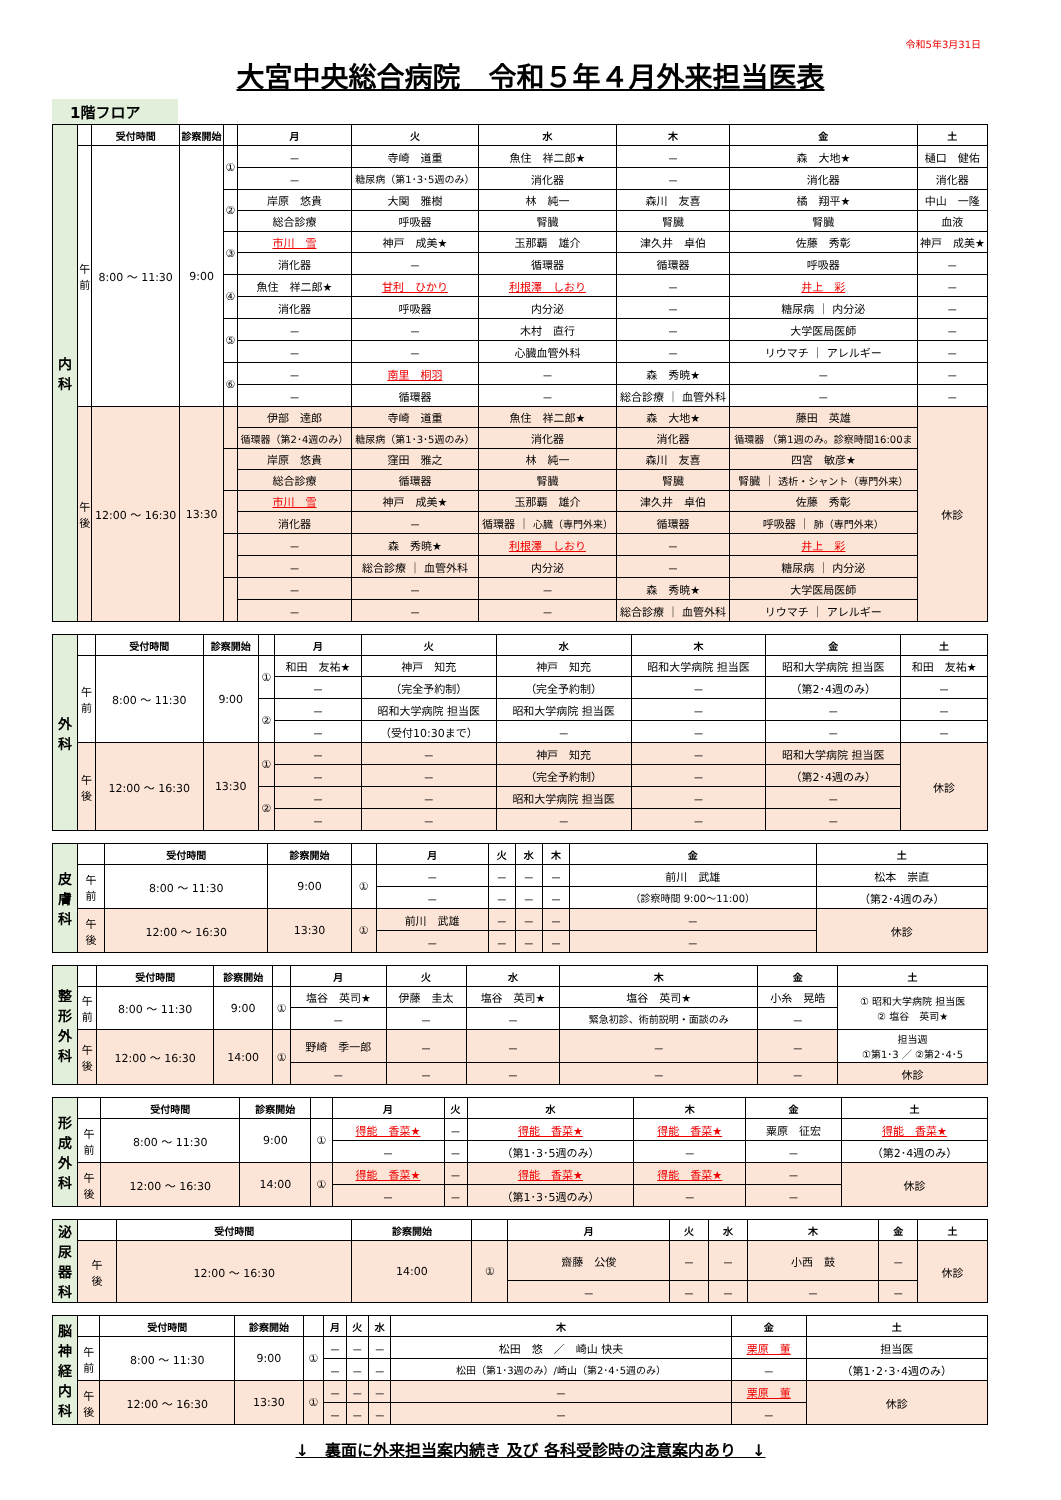令和5年3月31日
大宮中央総合病院　令和５年４月外来担当医表
1階フロア
| 内 科 | | | 受付時間 | 診察開始 | | 月 | 火 | 水 | 木 | 金 | 土 |
| | 午 前 | 8:00 ～ 11:30 | | 9:00 | ① | － | 寺崎 道重 | 魚住 祥二郎★ | － | 森 大地★ | 樋口 健佑 |
| | | | | | | － | 糖尿病（第1･3･5週のみ） | 消化器 | － | 消化器 | 消化器 |
| | | | | | ② | 岸原 悠貴 | 大関 雅樹 | 林 純一 | 森川 友喜 | 橘 翔平★ | 中山 一隆 |
| | | | | | | 総合診療 | 呼吸器 | 腎臓 | 腎臓 | 腎臓 | 血液 |
| | | | | | ③ | 市川 雪 | 神戸 成美★ | 玉那覇 雄介 | 津久井 卓伯 | 佐藤 秀彰 | 神戸 成美★ |
| | | | | | | 消化器 | － | 循環器 | 循環器 | 呼吸器 | － |
| | | | | | ④ | 魚住 祥二郎★ | 甘利 ひかり | 利根澤 しおり | － | 井上 彩 | － |
| | | | | | | 消化器 | 呼吸器 | 内分泌 | － | 糖尿病 ｜ 内分泌 | － |
| | | | | | ⑤ | － | － | 木村 直行 | － | 大学医局医師 | － |
| | | | | | | － | － | 心臓血管外科 | － | リウマチ ｜ アレルギー | － |
| | | | | | ⑥ | － | 南里 桐羽 | － | 森 秀暁★ | － | － |
| | | | | | | － | 循環器 | － | 総合診療 ｜ 血管外科 | － | － |
| | 午 後 | 12:00 ～ 16:30 | | 13:30 | | 伊部 達郎 | 寺崎 道重 | 魚住 祥二郎★ | 森 大地★ | 藤田 英雄 | 休診 |
| | | | | | | 循環器（第2･4週のみ） | 糖尿病（第1･3･5週のみ） | 消化器 | 消化器 | 循環器 （第1週のみ。診察時間16:00ま | |
| | | | | | | 岸原 悠貴 | 窪田 雅之 | 林 純一 | 森川 友喜 | 四宮 敏彦★ | |
| | | | | | | 総合診療 | 循環器 | 腎臓 | 腎臓 | 腎臓 ｜ 透析・シャント（専門外来） | |
| | | | | | | 市川 雪 | 神戸 成美★ | 玉那覇 雄介 | 津久井 卓伯 | 佐藤 秀彰 | |
| | | | | | | 消化器 | － | 循環器 ｜ 心臓（専門外来） | 循環器 | 呼吸器 ｜ 肺（専門外来） | |
| | | | | | | － | 森 秀暁★ | 利根澤 しおり | － | 井上 彩 | |
| | | | | | | － | 総合診療 ｜ 血管外科 | 内分泌 | － | 糖尿病 ｜ 内分泌 | |
| | | | | | | － | － | － | 森 秀暁★ | 大学医局医師 | |
| | | | | | | － | － | － | 総合診療 ｜ 血管外科 | リウマチ ｜ アレルギー | |
| 外 科 | | | 受付時間 | 診察開始 | | 月 | 火 | 水 | 木 | 金 | 土 |
| | 午 前 | 8:00 ～ 11:30 | | 9:00 | ① | 和田 友祐★ | 神戸 知充 | 神戸 知充 | 昭和大学病院 担当医 | 昭和大学病院 担当医 | 和田 友祐★ |
| | | | | | | － | （完全予約制） | （完全予約制） | － | （第2･4週のみ） | － |
| | | | | | ② | － | 昭和大学病院 担当医 | 昭和大学病院 担当医 | － | － | － |
| | | | | | | － | （受付10:30まで） | － | － | － | － |
| | 午 後 | 12:00 ～ 16:30 | | 13:30 | ① | － | － | 神戸 知充 | － | 昭和大学病院 担当医 | 休診 |
| | | | | | | － | － | （完全予約制） | － | （第2･4週のみ） | |
| | | | | | ② | － | － | 昭和大学病院 担当医 | － | － | |
| | | | | | | － | － | － | － | － | |
| 皮 膚 科 | | | 受付時間 | 診察開始 | | 月 | 火 | 水 | 木 | 金 | 土 |
| | 午 前 | 8:00 ～ 11:30 | | 9:00 | ① | － | － | － | － | 前川 武雄 | 松本 崇直 |
| | | | | | | － | － | － | － | （診察時間 9:00～11:00） | （第2･4週のみ） |
| | 午 後 | 12:00 ～ 16:30 | | 13:30 | ① | 前川 武雄 | － | － | － | － | 休診 |
| | | | | | | － | － | － | － | － | |
| 整 形 外 科 | | | 受付時間 | 診察開始 | | 月 | 火 | 水 | 木 | 金 | 土 |
| | 午 前 | 8:00 ～ 11:30 | | 9:00 | ① | 塩谷 英司★ | 伊藤 圭太 | 塩谷 英司★ | 塩谷 英司★ | 小糸 晃皓 | ① 昭和大学病院 担当医 ② 塩谷 英司★ |
| | | | | | | － | － | － | 緊急初診、術前説明・面談のみ | － | |
| | 午 後 | 12:00 ～ 16:30 | | 14:00 | ① | 野崎 季一郎 | － | － | － | － | 担当週 ①第1･3 ／ ②第2･4･5 |
| | | | | | | － | － | － | － | － | 休診 |
| 形 成 外 科 | | | 受付時間 | 診察開始 | | 月 | 火 | 水 | 木 | 金 | 土 |
| | 午 前 | 8:00 ～ 11:30 | | 9:00 | ① | 得能 香菜★ | － | 得能 香菜★ | 得能 香菜★ | 粟原 征宏 | 得能 香菜★ |
| | | | | | | － | － | （第1･3･5週のみ） | － | － | （第2･4週のみ） |
| | 午 後 | 12:00 ～ 16:30 | | 14:00 | ① | 得能 香菜★ | － | 得能 香菜★ | 得能 香菜★ | － | 休診 |
| | | | | | | － | － | （第1･3･5週のみ） | － | － | |
| 泌 尿 器 科 | | | 受付時間 | 診察開始 | | 月 | 火 | 水 | 木 | 金 | 土 |
| | 午 後 | 12:00 ～ 16:30 | | 14:00 | ① | 齋藤 公俊 | － | － | 小西 鼓 | － | 休診 |
| | | | | | | － | － | － | － | － | |
| 脳 神 経 内 科 | | | 受付時間 | 診察開始 | | 月 | 火 | 水 | 木 | 金 | 土 |
| | 午 前 | 8:00 ～ 11:30 | | 9:00 | ① | － | － | － | 松田 悠 ／ 崎山 快夫 | 栗原 董 | 担当医 |
| | | | | | | － | － | － | 松田（第1･3週のみ）/崎山（第2･4･5週のみ） | － | （第1･2･3･4週のみ） |
| | 午 後 | 12:00 ～ 16:30 | | 13:30 | ① | － | － | － | － | 栗原 董 | 休診 |
| | | | | | | － | － | － | － | － | |
↓　裏面に外来担当案内続き 及び 各科受診時の注意案内あり　↓